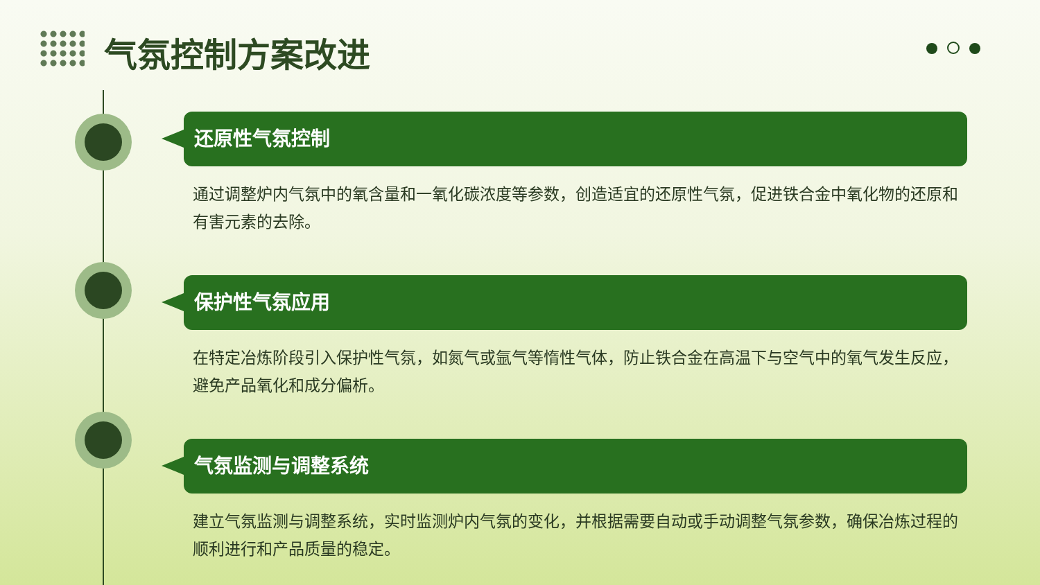气氛控制方案改进
还原性气氛控制
通过调整炉内气氛中的氧含量和一氧化碳浓度等参数，创造适宜的还原性气氛，促进铁合金中氧化物的还原和有害元素的去除。
保护性气氛应用
在特定冶炼阶段引入保护性气氛，如氮气或氩气等惰性气体，防止铁合金在高温下与空气中的氧气发生反应，避免产品氧化和成分偏析。
气氛监测与调整系统
建立气氛监测与调整系统，实时监测炉内气氛的变化，并根据需要自动或手动调整气氛参数，确保冶炼过程的顺利进行和产品质量的稳定。